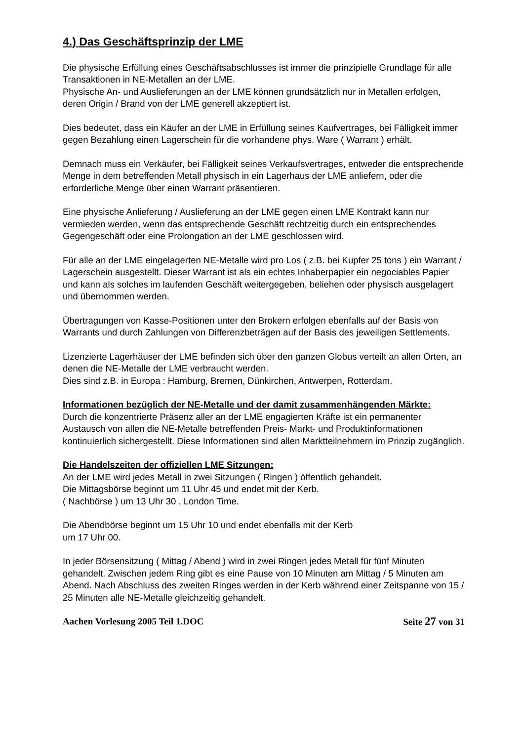4.) Das Geschäftsprinzip der LME
Die physische Erfüllung eines Geschäftsabschlusses ist immer die prinzipielle Grundlage für alle Transaktionen in NE-Metallen an der LME.
Physische An- und Auslieferungen an der LME können grundsätzlich nur in Metallen erfolgen, deren Origin / Brand von der LME generell akzeptiert ist.
Dies bedeutet, dass ein Käufer an der LME in Erfüllung seines Kaufvertrages, bei Fälligkeit immer gegen Bezahlung einen Lagerschein für die vorhandene phys. Ware ( Warrant ) erhält.
Demnach muss ein Verkäufer, bei Fälligkeit seines Verkaufsvertrages, entweder die entsprechende Menge in dem betreffenden Metall physisch in ein Lagerhaus der LME anliefern, oder die erforderliche Menge über einen Warrant präsentieren.
Eine physische Anlieferung / Auslieferung an der LME gegen einen LME Kontrakt kann nur vermieden werden, wenn das entsprechende Geschäft rechtzeitig durch ein entsprechendes Gegengeschäft oder eine Prolongation an der LME geschlossen wird.
Für alle an der LME eingelagerten NE-Metalle wird pro Los ( z.B. bei Kupfer 25 tons ) ein Warrant / Lagerschein ausgestellt. Dieser Warrant ist als ein echtes Inhaberpapier ein negociables Papier und kann als solches im laufenden Geschäft weitergegeben, beliehen oder physisch ausgelagert und übernommen werden.
Übertragungen von Kasse-Positionen unter den Brokern erfolgen ebenfalls auf der Basis von Warrants und durch Zahlungen von Differenzbeträgen auf der Basis des jeweiligen Settlements.
Lizenzierte Lagerhäuser der LME befinden sich über den ganzen Globus verteilt an allen Orten, an denen die NE-Metalle der LME verbraucht werden.
Dies sind z.B. in Europa : Hamburg, Bremen, Dünkirchen, Antwerpen, Rotterdam.
Informationen bezüglich der NE-Metalle und der damit zusammenhängenden Märkte:
Durch die konzentrierte Präsenz aller an der LME engagierten Kräfte ist ein permanenter Austausch von allen die NE-Metalle betreffenden Preis- Markt- und Produktinformationen kontinuierlich sichergestellt. Diese Informationen sind allen Marktteilnehmern im Prinzip zugänglich.
Die Handelszeiten der offiziellen LME Sitzungen:
An der LME wird jedes Metall in zwei Sitzungen ( Ringen ) öffentlich gehandelt.
Die Mittagsbörse beginnt um 11 Uhr 45 und endet mit der Kerb.
( Nachbörse ) um 13 Uhr 30 , London Time.
Die Abendbörse beginnt um 15 Uhr 10 und endet ebenfalls mit der Kerb
um 17 Uhr 00.
In jeder Börsensitzung ( Mittag / Abend ) wird in zwei Ringen jedes Metall für fünf Minuten gehandelt. Zwischen jedem Ring gibt es eine Pause von 10 Minuten am Mittag / 5 Minuten am Abend. Nach Abschluss des zweiten Ringes werden in der Kerb während einer Zeitspanne von 15 / 25 Minuten alle NE-Metalle gleichzeitig gehandelt.
Aachen Vorlesung 2005 Teil 1.DOC Seite 27 von 31